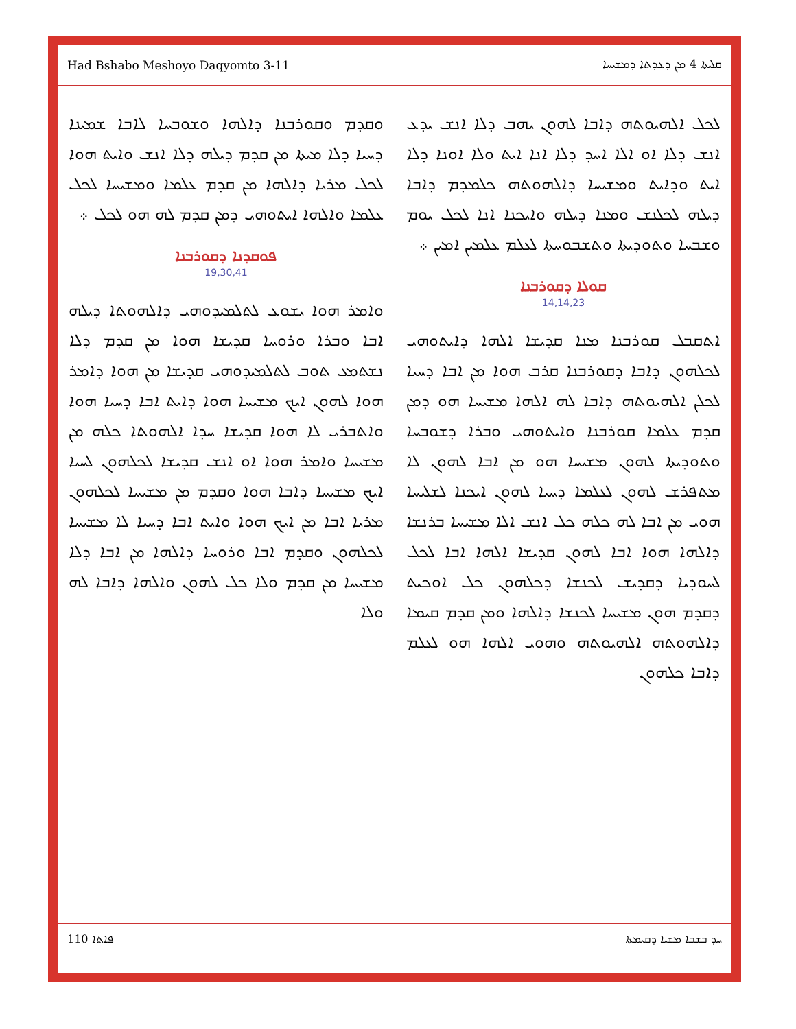Had Bshabo Meshoyo Daqyomto 3-11 ܩܠܝܬܐ 4 ܡܢ ܕܥܕܬܐ ܕܡܫܝܚܐ
ܠܟܠ ܐܠܗܝܘܬܗ ܕܐܒܐ ܠܗܘܢ ܝܗܒ ܕܠܐ ܐܢܫ ܝܕܥ ܐܢܫ ܕܠܐ ܐܘ ܐܠܐ ܐܚܕ ܕܠܐ ܐܢܐ ܐܝܬ ܘܠܐ ܐܘܢܐ ܕܠܐ ܐܝܬ ܘܕܐܝܬ ܘܡܫܝܚܐ ܕܐܠܗܘܬܗ ܟܠܡܕܡ ܕܐܒܐ ܕܝܠܗ ܠܟܠܢܫ ܘܡܢܐ ܕܝܠܗ ܘܐܝܟܢܐ ܐܢܐ ܠܟܠ ܝܘܡ ܘܫܒܚܐ ܘܬܘܕܝܬܐ ܘܬܫܒܘܚܬܐ ܠܥܠܡ ܥܠܡܝܢ ܐܡܝܢ ܀
ܩܘܠܐ ܕܩܘܪܒܢܐ
14,14,23
ܐܬܩܒܠ ܩܘܪܒܢܐ ܡܢܐ ܩܕܝܫܐ ܐܠܗܐ ܕܐܝܬܘܗܝ ܠܟܠܗܘܢ ܕܐܒܐ ܕܩܘܪܒܢܐ ܩܪܒ ܗܘܐ ܡܢ ܐܒܐ ܕܚܝܐ ܠܟܠܢ ܐܠܗܝܘܬܗ ܕܐܒܐ ܠܗ ܐܠܗܐ ܡܫܝܚܐ ܗܘ ܕܡܢ ܩܕܡ ܥܠܡܐ ܩܘܪܒܢܐ ܘܐܝܬܘܗܝ ܘܒܪܐ ܕܫܘܒܚܐ ܘܬܘܕܝܬܐ ܠܗܘܢ ܡܫܝܚܐ ܗܘ ܡܢ ܐܒܐ ܠܗܘܢ ܠܐ ܡܬܦܪܫ ܠܗܘܢ ܠܥܠܡܐ ܕܚܝܐ ܠܗܘܢ ܐܝܟܢܐ ܠܫܠܝܚܐ ܗܘܝ ܡܢ ܐܒܐ ܠܗ ܟܠܗ ܟܠ ܐܢܫ ܐܠܐ ܡܫܝܚܐ ܒܪܢܫܐ ܕܐܠܗܐ ܗܘܐ ܐܒܐ ܠܗܘܢ ܩܕܝܫܐ ܐܠܗܐ ܐܒܐ ܠܟܠ ܠܚܘܕܝܐ ܕܩܕܝܫ ܠܟܢܫܐ ܕܟܠܗܘܢ ܟܠ ܐܘܟܝܬ ܕܩܕܡ ܗܘܢ ܡܫܝܚܐ ܠܟܢܫܐ ܕܐܠܗܐ ܘܡܢ ܩܕܡ ܩܝܡܐ ܕܐܠܗܘܬܗ ܐܠܗܝܘܬܗ ܘܗܘܝ ܐܠܗܐ ܗܘ ܠܥܠܡ ܕܐܒܐ ܟܠܗܘܢ
ܘܩܕܡ ܘܩܘܪܒܢܐ ܕܐܠܗܐ ܘܫܘܒܚܐ ܠܐܒܐ ܫܡܝܢܐ ܕܚܝܐ ܕܠܐ ܡܝܬܐ ܡܢ ܩܕܡ ܕܝܠܗ ܕܠܐ ܐܢܫ ܘܐܝܬ ܗܘܐ ܠܟܠ ܡܪܝܐ ܕܐܠܗܐ ܡܢ ܩܕܡ ܥܠܡܐ ܘܡܫܝܚܐ ܠܟܠ ܥܠܡܐ ܘܐܠܗܐ ܐܝܬܘܗܝ ܕܡܢ ܩܕܡ ܠܗ ܗܘ ܠܟܠ ܀
ܦܘܩܕܢܐ ܕܩܘܪܒܢܐ
19,30,41
ܘܐܡܪ ܗܘܐ ܝܫܘܥ ܠܬܠܡܝܕܘܗܝ ܕܐܠܗܘܬܐ ܕܝܠܗ ܐܒܐ ܘܒܪܐ ܘܪܘܚܐ ܩܕܝܫܐ ܗܘܐ ܡܢ ܩܕܡ ܕܠܐ ܢܫܬܡܥ ܬܘܒ ܠܬܠܡܝܕܘܗܝ ܩܕܝܫܐ ܡܢ ܗܘܐ ܕܐܡܪ ܗܘܐ ܠܗܘܢ ܐܝܟ ܡܫܝܚܐ ܗܘܐ ܕܐܝܬ ܐܒܐ ܕܚܝܐ ܗܘܐ ܘܐܬܒܪܝ ܠܐ ܗܘܐ ܩܕܝܫܐ ܚܕܐ ܐܠܗܘܬܐ ܟܠܗ ܡܢ ܡܫܝܚܐ ܘܐܡܪ ܗܘܐ ܐܘ ܐܢܫ ܩܕܝܫܐ ܠܟܠܗܘܢ ܠܚܝܐ ܐܝܟ ܡܫܝܚܐ ܕܐܒܐ ܗܘܐ ܘܩܕܡ ܡܢ ܡܫܝܚܐ ܠܟܠܗܘܢ ܡܪܝܐ ܐܒܐ ܡܢ ܐܝܟ ܗܘܐ ܘܐܝܬ ܐܒܐ ܕܚܝܐ ܠܐ ܡܫܝܚܐ ܠܟܠܗܘܢ ܘܩܕܡ ܐܒܐ ܘܪܘܚܐ ܕܐܠܗܐ ܡܢ ܐܒܐ ܕܠܐ ܡܫܝܚܐ ܡܢ ܩܕܡ ܘܠܐ ܟܠ ܠܗܘܢ ܘܐܠܗܐ ܕܐܒܐ ܠܗ ܘܠܐ
110 ܦܐܬܐ ܚܕ ܒܫܒܐ ܡܫܝܐ ܕܩܝܡܬܐ